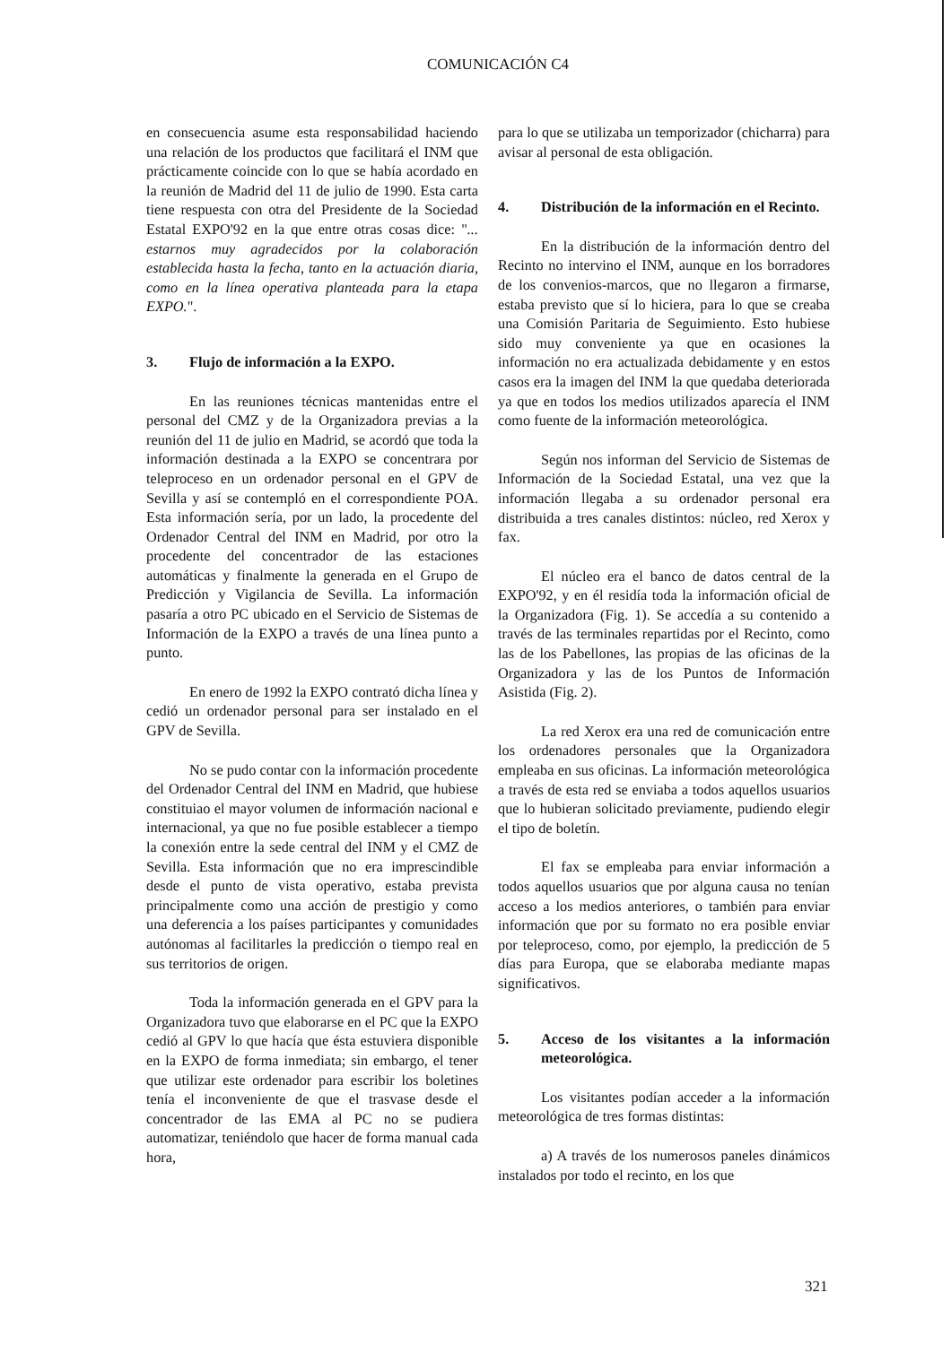COMUNICACIÓN C4
en consecuencia asume esta responsabilidad haciendo una relación de los productos que facilitará el INM que prácticamente coincide con lo que se había acordado en la reunión de Madrid del 11 de julio de 1990. Esta carta tiene respuesta con otra del Presidente de la Sociedad Estatal EXPO'92 en la que entre otras cosas dice: "... estarnos muy agradecidos por la colaboración establecida hasta la fecha, tanto en la actuación diaria, como en la línea operativa planteada para la etapa EXPO.".
3. Flujo de información a la EXPO.
En las reuniones técnicas mantenidas entre el personal del CMZ y de la Organizadora previas a la reunión del 11 de julio en Madrid, se acordó que toda la información destinada a la EXPO se concentrara por teleproceso en un ordenador personal en el GPV de Sevilla y así se contempló en el correspondiente POA. Esta información sería, por un lado, la procedente del Ordenador Central del INM en Madrid, por otro la procedente del concentrador de las estaciones automáticas y finalmente la generada en el Grupo de Predicción y Vigilancia de Sevilla. La información pasaría a otro PC ubicado en el Servicio de Sistemas de Información de la EXPO a través de una línea punto a punto.
En enero de 1992 la EXPO contrató dicha línea y cedió un ordenador personal para ser instalado en el GPV de Sevilla.
No se pudo contar con la información procedente del Ordenador Central del INM en Madrid, que hubiese constituiao el mayor volumen de información nacional e internacional, ya que no fue posible establecer a tiempo la conexión entre la sede central del INM y el CMZ de Sevilla. Esta información que no era imprescindible desde el punto de vista operativo, estaba prevista principalmente como una acción de prestigio y como una deferencia a los países participantes y comunidades autónomas al facilitarles la predicción o tiempo real en sus territorios de origen.
Toda la información generada en el GPV para la Organizadora tuvo que elaborarse en el PC que la EXPO cedió al GPV lo que hacía que ésta estuviera disponible en la EXPO de forma inmediata; sin embargo, el tener que utilizar este ordenador para escribir los boletines tenía el inconveniente de que el trasvase desde el concentrador de las EMA al PC no se pudiera automatizar, teniéndolo que hacer de forma manual cada hora,
para lo que se utilizaba un temporizador (chicharra) para avisar al personal de esta obligación.
4. Distribución de la información en el Recinto.
En la distribución de la información dentro del Recinto no intervino el INM, aunque en los borradores de los convenios-marcos, que no llegaron a firmarse, estaba previsto que sí lo hiciera, para lo que se creaba una Comisión Paritaria de Seguimiento. Esto hubiese sido muy conveniente ya que en ocasiones la información no era actualizada debidamente y en estos casos era la imagen del INM la que quedaba deteriorada ya que en todos los medios utilizados aparecía el INM como fuente de la información meteorológica.
Según nos informan del Servicio de Sistemas de Información de la Sociedad Estatal, una vez que la información llegaba a su ordenador personal era distribuida a tres canales distintos: núcleo, red Xerox y fax.
El núcleo era el banco de datos central de la EXPO'92, y en él residía toda la información oficial de la Organizadora (Fig. 1). Se accedía a su contenido a través de las terminales repartidas por el Recinto, como las de los Pabellones, las propias de las oficinas de la Organizadora y las de los Puntos de Información Asistida (Fig. 2).
La red Xerox era una red de comunicación entre los ordenadores personales que la Organizadora empleaba en sus oficinas. La información meteorológica a través de esta red se enviaba a todos aquellos usuarios que lo hubieran solicitado previamente, pudiendo elegir el tipo de boletín.
El fax se empleaba para enviar información a todos aquellos usuarios que por alguna causa no tenían acceso a los medios anteriores, o también para enviar información que por su formato no era posible enviar por teleproceso, como, por ejemplo, la predicción de 5 días para Europa, que se elaboraba mediante mapas significativos.
5. Acceso de los visitantes a la información meteorológica.
Los visitantes podían acceder a la información meteorológica de tres formas distintas:
a) A través de los numerosos paneles dinámicos instalados por todo el recinto, en los que
321